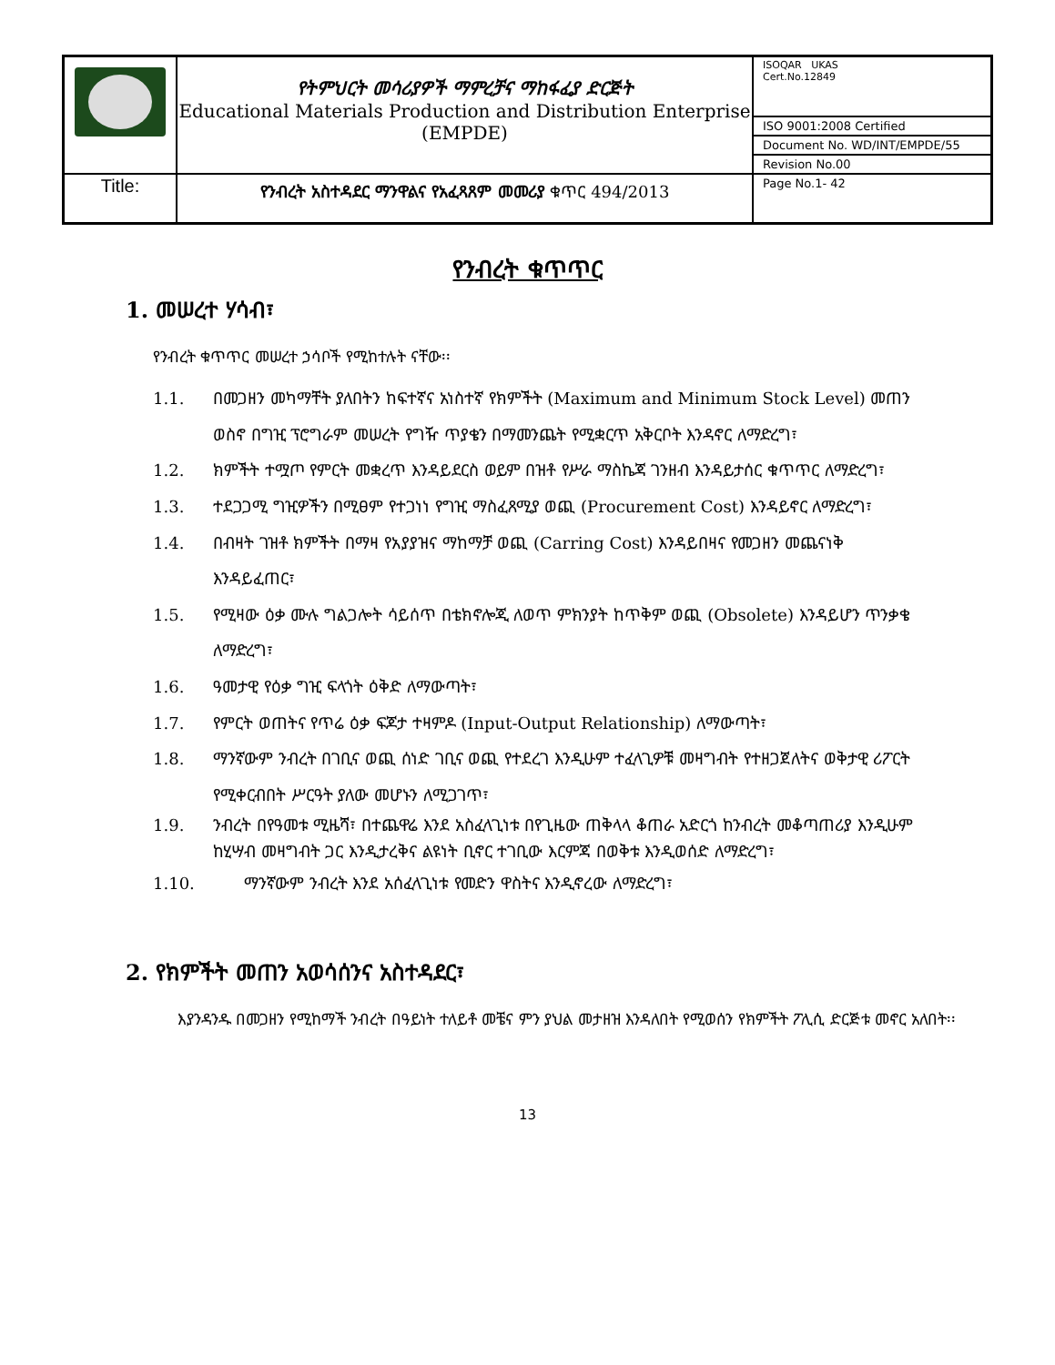| | የትምህርት መሳሪያዎች ማምረቻና ማከፋፈያ ድርጅት Educational Materials Production and Distribution Enterprise (EMPDE) | ISOQAR UKAS Cert.No.12849 |
| | | ISO 9001:2008 Certified |
| | | Document No. WD/INT/EMPDE/55 |
| | | Revision No.00 |
| Title: | የንብረት አስተዳደር ማንዋልና የአፈጻጸም መመሪያ ቁጥር 494/2013 | Page No.1- 42 |
የንብረት ቁጥጥር
1. መሠረተ ሃሳብ፣
የንብረት ቁጥጥር መሠረተ ኃሳቦች የሚከተሉት ናቸው፡፡
1.1. በመጋዘን መካማቸት ያለበትን ከፍተኛና አነስተኛ የክምችት (Maximum and Minimum Stock Level) መጠን ወስኖ በግዢ ፕሮግራም መሠረት የግዥ ጥያቄን በማመንጨት የሚቋርጥ አቅርቦት እንዳኖር ለማድረግ፣
1.2. ክምችት ተሟጦ የምርት መቋረጥ እንዳይደርስ ወይም በዝቶ የሥራ ማስኬጃ ገንዘብ እንዳይታሰር ቁጥጥር ለማድረግ፣
1.3. ተደጋጋሚ ግዢዎችን በሚፀም የተጋነነ የግዢ ማስፈጸሚያ ወጪ (Procurement Cost) እንዳይኖር ለማድረግ፣
1.4. በብዛት ገዝቶ ክምችት በማዛ የአያያዝና ማከማቻ ወጪ (Carring Cost) እንዳይበዛና የመጋዘን መጨናነቅ እንዳይፈጠር፣
1.5. የሚዛው ዕቃ ሙሉ ግልጋሎት ሳይሰጥ በቴክኖሎጂ ለወጥ ምክንያት ከጥቅም ወጪ (Obsolete) እንዳይሆን ጥንቃቄ ለማድረግ፣
1.6. ዓመታዊ የዕቃ ግዢ ፍላጎት ዕቅድ ለማውጣት፣
1.7. የምርት ወጠትና የጥሬ ዕቃ ፍጆታ ተዛምዶ (Input-Output Relationship) ለማውጣት፣
1.8. ማንኛውም ንብረት በገቢና ወጪ ሰነድ ገቢና ወጪ የተደረገ እንዲሁም ተፈላጊዎቹ መዛግብት የተዘጋጀለትና ወቅታዊ ሪፖርት የሚቀርብበት ሥርዓት ያለው መሆኑን ለሚጋገጥ፣
1.9. ንብረት በየዓመቱ ሚዜሻ፣ በተጨዋሬ እንደ አስፈላጊነቱ በየጊዜው ጠቅላላ ቆጠራ አድርጎ ከንብረት መቆጣጠሪያ እንዲሁም ከሂሣብ መዛግብት ጋር እንዲታረቅና ልዩነት ቢኖር ተገቢው እርምጃ በወቅቱ እንዲወሰድ ለማድረግ፣
1.10. ማንኛውም ንብረት እንደ አሰፈላጊነቱ የመድን ዋስትና እንዲኖረው ለማድረግ፣
2. የክምችት መጠን አወሳሰንና አስተዳደር፣
እያንዳንዱ በመጋዘን የሚከማች ንብረት በዓይነት ተለይቶ መቼና ምን ያህል መታዘዝ እንዳለበት የሚወሰን የክምችት ፖሊሲ ድርጅቱ መኖር አለበት፡፡
13